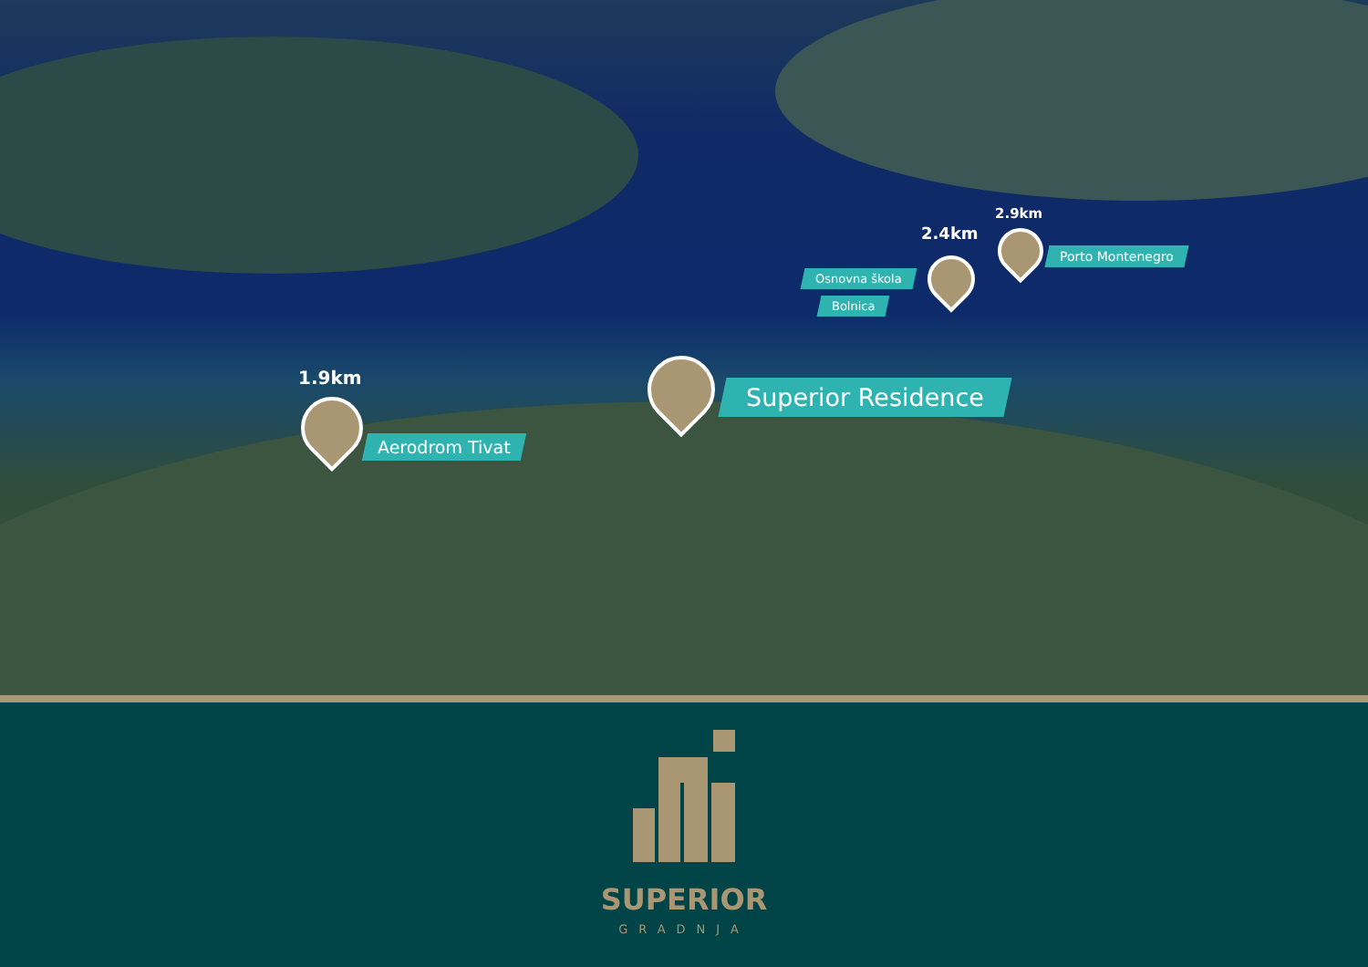1.9km
Aerodrom Tivat
Superior Residence
2.4km
2.9km
Osnovna škola
Bolnica
Porto Montenegro
SUPERIOR
GRADNJA